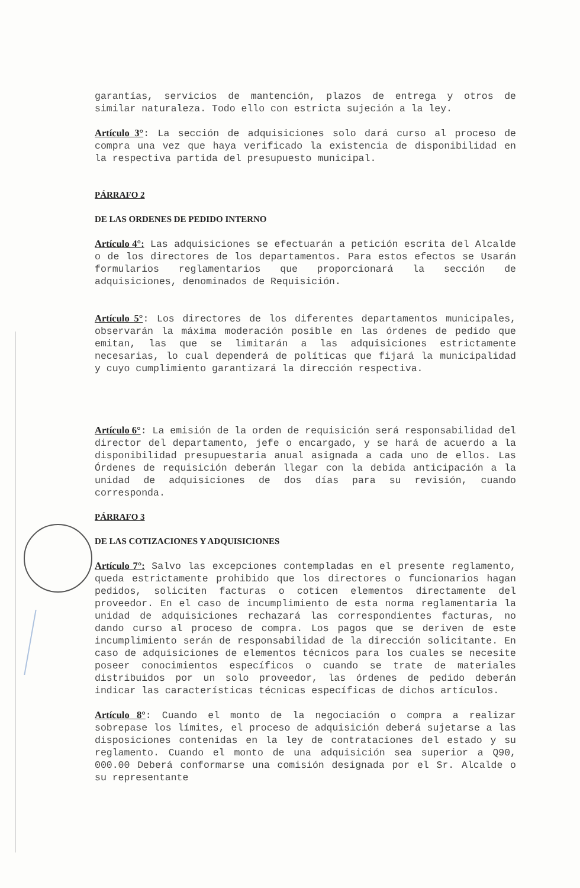garantías, servicios de mantención, plazos de entrega y otros de similar naturaleza. Todo ello con estricta sujeción a la ley.
Artículo 3°: La sección de adquisiciones solo dará curso al proceso de compra una vez que haya verificado la existencia de disponibilidad en la respectiva partida del presupuesto municipal.
PÁRRAFO 2
DE LAS ORDENES DE PEDIDO INTERNO
Artículo 4°: Las adquisiciones se efectuarán a petición escrita del Alcalde o de los directores de los departamentos. Para estos efectos se Usarán formularios reglamentarios que proporcionará la sección de adquisiciones, denominados de Requisición.
Artículo 5°: Los directores de los diferentes departamentos municipales, observarán la máxima moderación posible en las órdenes de pedido que emitan, las que se limitarán a las adquisiciones estrictamente necesarias, lo cual dependerá de políticas que fijará la municipalidad y cuyo cumplimiento garantizará la dirección respectiva.
Artículo 6°: La emisión de la orden de requisición será responsabilidad del director del departamento, jefe o encargado, y se hará de acuerdo a la disponibilidad presupuestaria anual asignada a cada uno de ellos. Las Órdenes de requisición deberán llegar con la debida anticipación a la unidad de adquisiciones de dos días para su revisión, cuando corresponda.
PÁRRAFO 3
DE LAS COTIZACIONES Y ADQUISICIONES
Artículo 7°: Salvo las excepciones contempladas en el presente reglamento, queda estrictamente prohibido que los directores o funcionarios hagan pedidos, soliciten facturas o coticen elementos directamente del proveedor. En el caso de incumplimiento de esta norma reglamentaria la unidad de adquisiciones rechazará las correspondientes facturas, no dando curso al proceso de compra. Los pagos que se deriven de este incumplimiento serán de responsabilidad de la dirección solicitante. En caso de adquisiciones de elementos técnicos para los cuales se necesite poseer conocimientos específicos o cuando se trate de materiales distribuidos por un solo proveedor, las órdenes de pedido deberán indicar las características técnicas específicas de dichos artículos.
Artículo 8°: Cuando el monto de la negociación o compra a realizar sobrepase los límites, el proceso de adquisición deberá sujetarse a las disposiciones contenidas en la ley de contrataciones del estado y su reglamento. Cuando el monto de una adquisición sea superior a Q90, 000.00 Deberá conformarse una comisión designada por el Sr. Alcalde o su representante